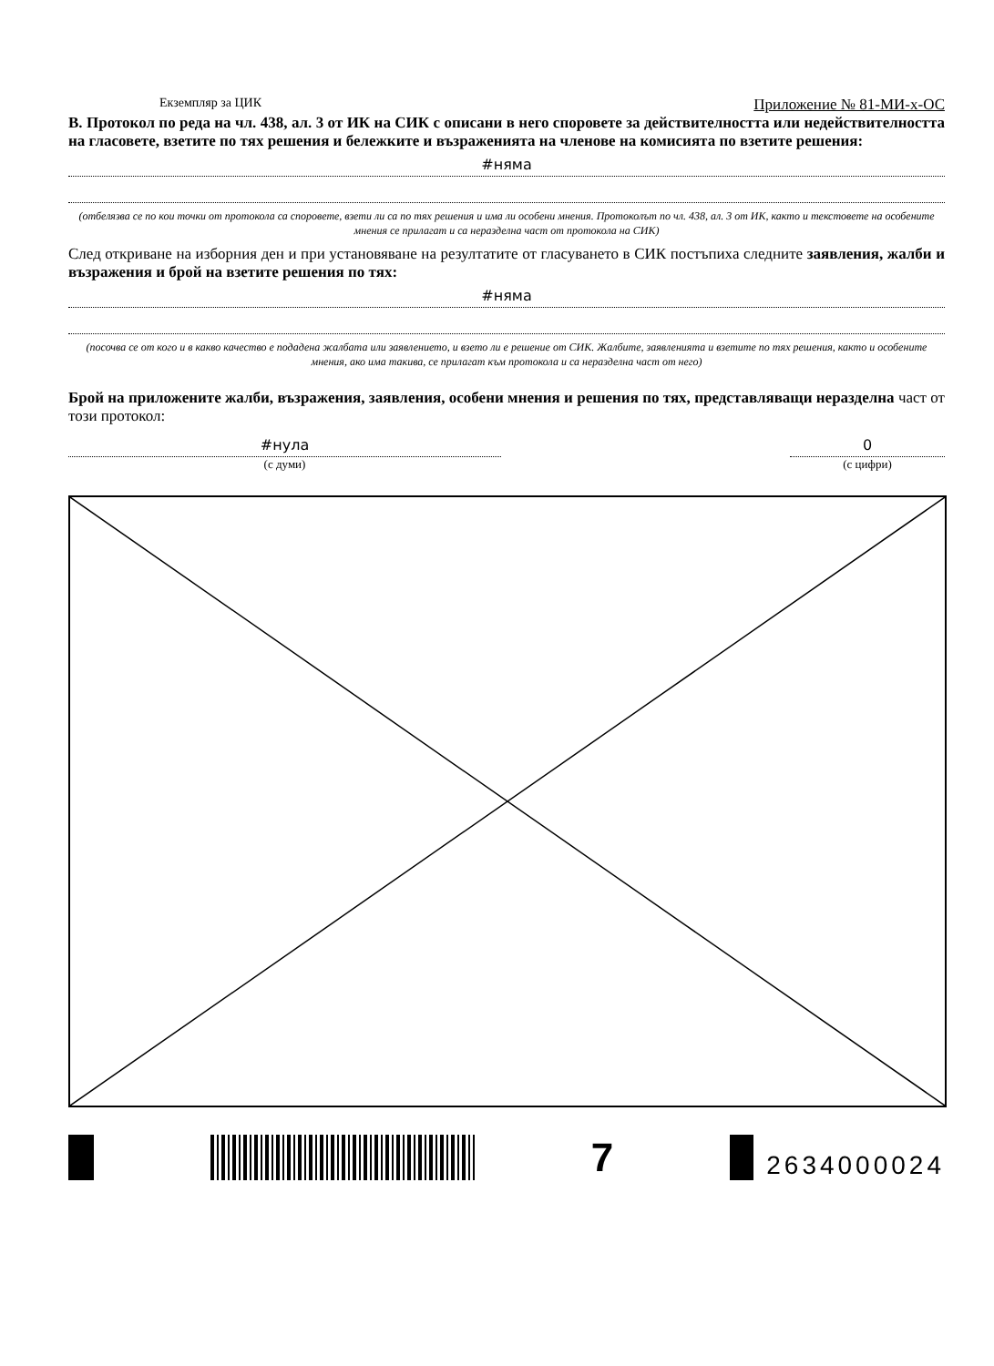Екземпляр за ЦИК Приложение № 81-МИ-х-ОС
В. Протокол по реда на чл. 438, ал. 3 от ИК на СИК с описани в него споровете за действителността или недействителността на гласовете, взетите по тях решения и бележките и възраженията на членове на комисията по взетите решения:
#няма
(отбелязва се по кои точки от протокола са споровете, взети ли са по тях решения и има ли особени мнения. Протоколът по чл. 438, ал. 3 от ИК, както и текстовете на особените мнения се прилагат и са неразделна част от протокола на СИК)
След откриване на изборния ден и при установяване на резултатите от гласуването в СИК постъпиха следните заявления, жалби и възражения и брой на взетите решения по тях:
#няма
(посочва се от кого и в какво качество е подадена жалбата или заявлението, и взето ли е решение от СИК. Жалбите, заявленията и взетите по тях решения, както и особените мнения, ако има такива, се прилагат към протокола и са неразделна част от него)
Брой на приложените жалби, възражения, заявления, особени мнения и решения по тях, представляващи неразделна част от този протокол:
#нула
(с думи)
0
(с цифри)
7
2634000024